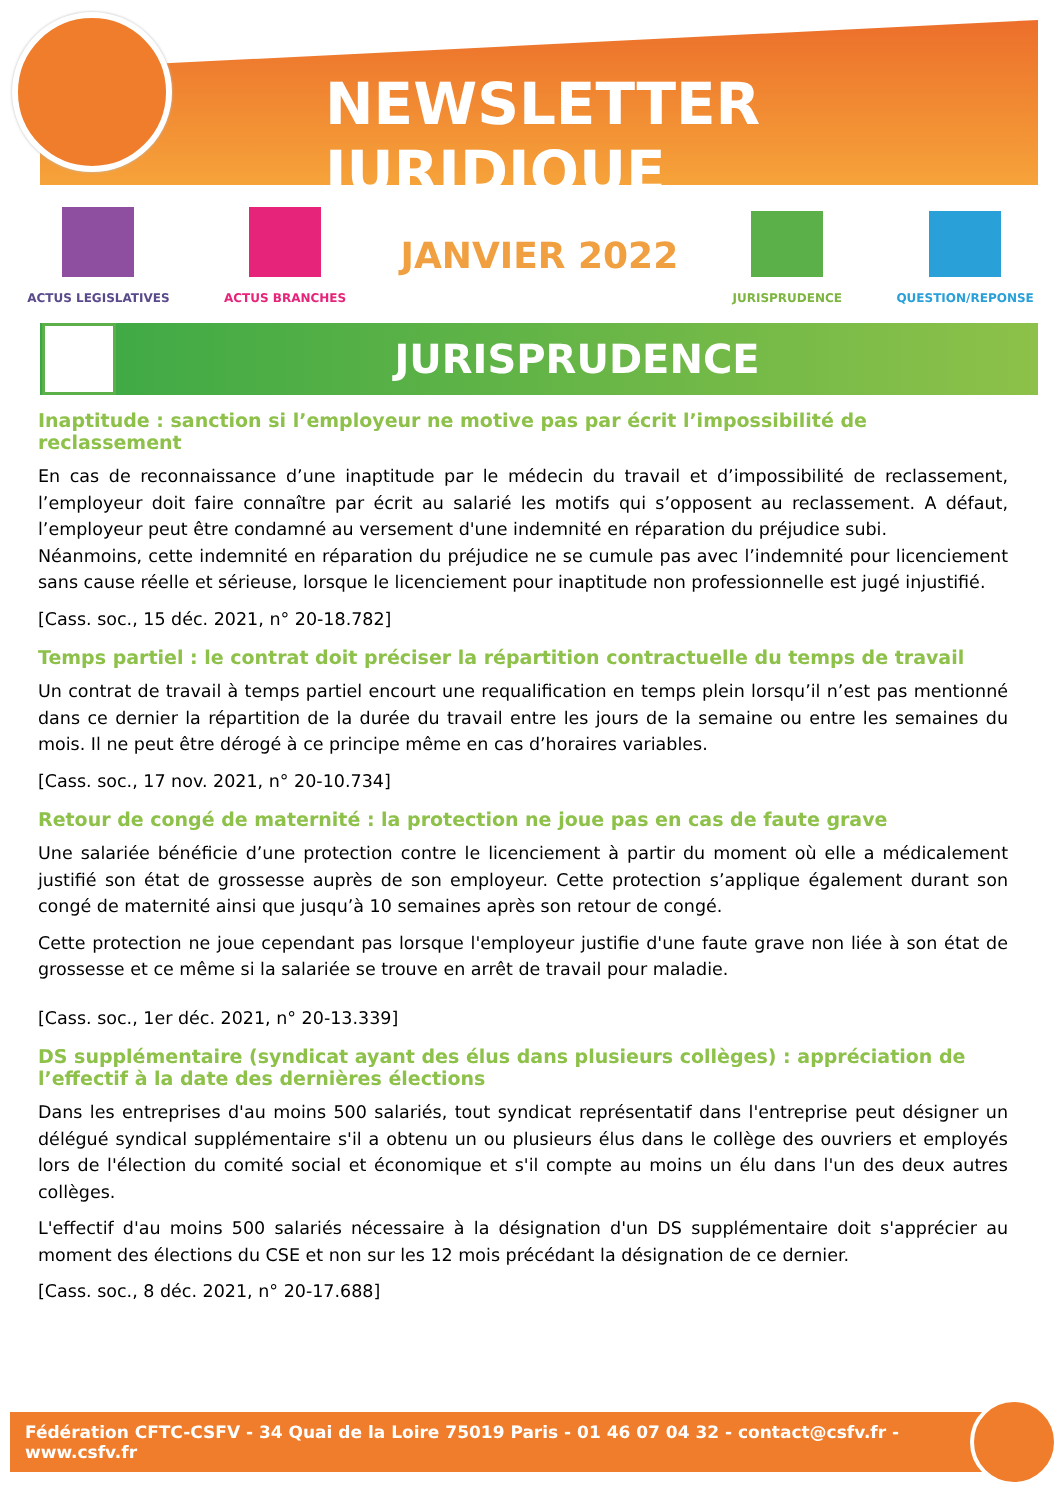NEWSLETTER JURIDIQUE
ACTUS LEGISLATIVES ACTUS BRANCHES
JANVIER 2022
JURISPRUDENCE QUESTION/REPONSE
JURISPRUDENCE
Inaptitude : sanction si l’employeur ne motive pas par écrit l’impossibilité de reclassement
En cas de reconnaissance d’une inaptitude par le médecin du travail et d’impossibilité de reclassement, l’employeur doit faire connaître par écrit au salarié les motifs qui s’opposent au reclassement. A défaut, l’employeur peut être condamné au versement d'une indemnité en réparation du préjudice subi.
Néanmoins, cette indemnité en réparation du préjudice ne se cumule pas avec l’indemnité pour licenciement sans cause réelle et sérieuse, lorsque le licenciement pour inaptitude non professionnelle est jugé injustifié.
[Cass. soc., 15 déc. 2021, n° 20-18.782]
Temps partiel : le contrat doit préciser la répartition contractuelle du temps de travail
Un contrat de travail à temps partiel encourt une requalification en temps plein lorsqu’il n’est pas mentionné dans ce dernier la répartition de la durée du travail entre les jours de la semaine ou entre les semaines du mois. Il ne peut être dérogé à ce principe même en cas d’horaires variables.
[Cass. soc., 17 nov. 2021, n° 20-10.734]
Retour de congé de maternité : la protection ne joue pas en cas de faute grave
Une salariée bénéficie d’une protection contre le licenciement à partir du moment où elle a médicalement justifié son état de grossesse auprès de son employeur. Cette protection s’applique également durant son congé de maternité ainsi que jusqu’à 10 semaines après son retour de congé.
Cette protection ne joue cependant pas lorsque l'employeur justifie d'une faute grave non liée à son état de grossesse et ce même si la salariée se trouve en arrêt de travail pour maladie.
[Cass. soc., 1er déc. 2021, n° 20-13.339]
DS supplémentaire (syndicat ayant des élus dans plusieurs collèges) : appréciation de l’effectif à la date des dernières élections
Dans les entreprises d'au moins 500 salariés, tout syndicat représentatif dans l'entreprise peut désigner un délégué syndical supplémentaire s'il a obtenu un ou plusieurs élus dans le collège des ouvriers et employés lors de l'élection du comité social et économique et s'il compte au moins un élu dans l'un des deux autres collèges.
L'effectif d'au moins 500 salariés nécessaire à la désignation d'un DS supplémentaire doit s'apprécier au moment des élections du CSE et non sur les 12 mois précédant la désignation de ce dernier.
[Cass. soc., 8 déc. 2021, n° 20-17.688]
Fédération CFTC-CSFV - 34 Quai de la Loire 75019 Paris - 01 46 07 04 32 - contact@csfv.fr - www.csfv.fr